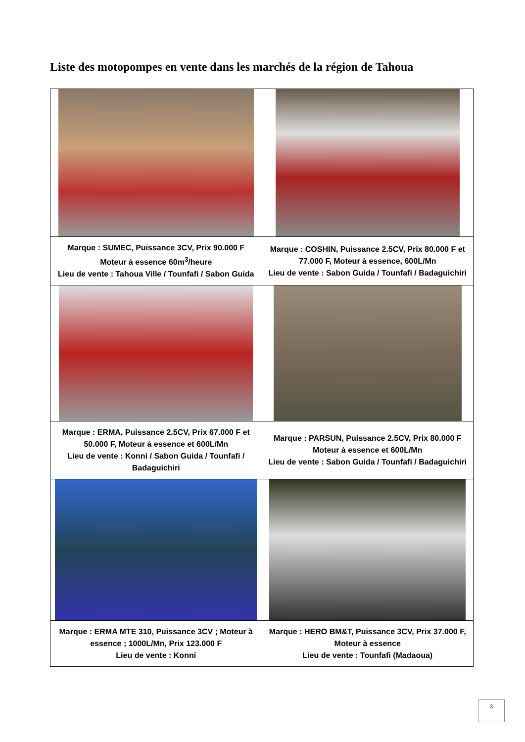Liste des motopompes en vente dans les marchés de la région de Tahoua
| Marque : SUMEC, Puissance 3CV, Prix 90.000 F Moteur à essence 60m<sup>3</sup>/heure Lieu de vente : Tahoua Ville / Tounfafi / Sabon Guida | Marque : COSHIN, Puissance 2.5CV, Prix 80.000 F et 77.000 F, Moteur à essence, 600L/Mn Lieu de vente : Sabon Guida / Tounfafi / Badaguichiri |
| Marque : ERMA, Puissance 2.5CV, Prix 67.000 F et 50.000 F, Moteur à essence et 600L/Mn Lieu de vente : Konni / Sabon Guida / Tounfafi / Badaguichiri | Marque : PARSUN, Puissance 2.5CV, Prix 80.000 F Moteur à essence et 600L/Mn Lieu de vente : Sabon Guida / Tounfafi / Badaguichiri |
| Marque : ERMA MTE 310, Puissance 3CV ; Moteur à essence ; 1000L/Mn, Prix 123.000 F Lieu de vente : Konni | Marque : HERO BM&T, Puissance 3CV, Prix 37.000 F, Moteur à essence Lieu de vente : Tounfafi (Madaoua) |
3